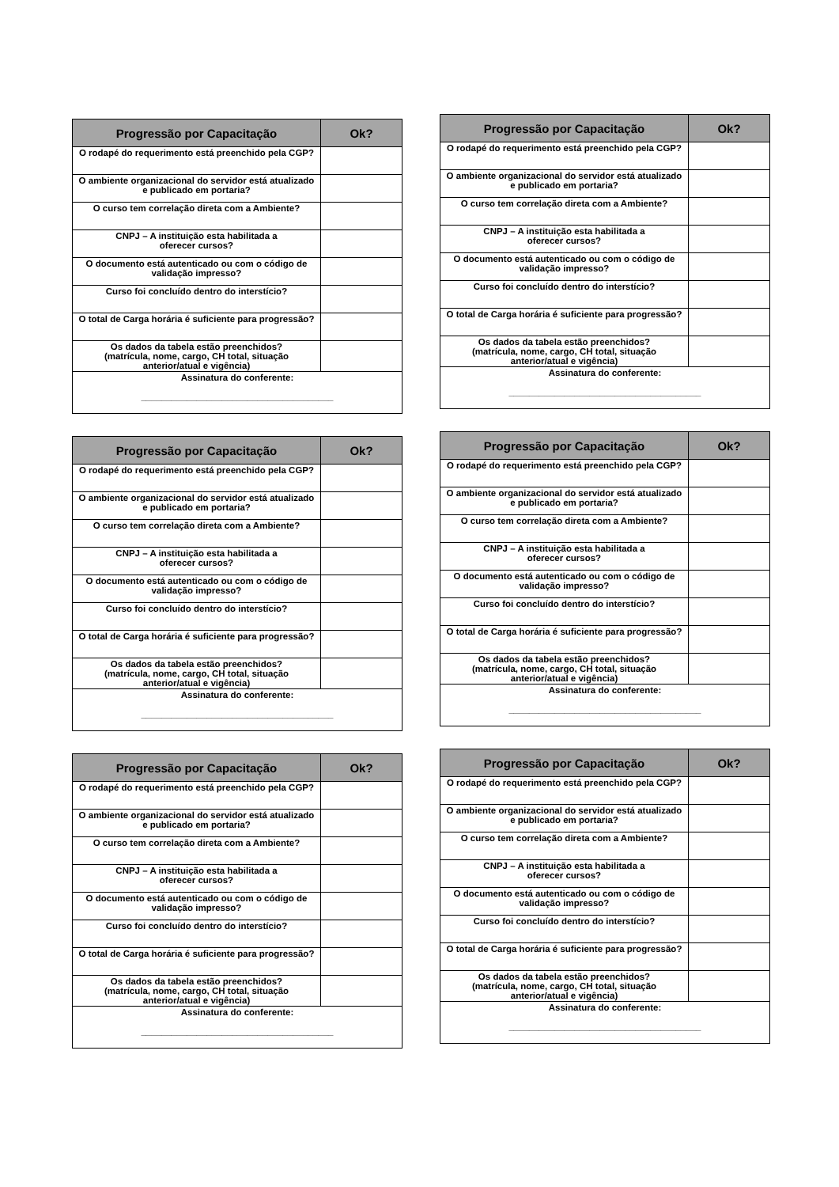| Progressão por Capacitação | Ok? |
| --- | --- |
| O rodapé do requerimento está preenchido pela CGP? | |
| O ambiente organizacional do servidor está atualizado e publicado em portaria? | |
| O curso tem correlação direta com a Ambiente? | |
| CNPJ – A instituição esta habilitada a oferecer cursos? | |
| O documento está autenticado ou com o código de validação impresso? | |
| Curso foi concluído dentro do interstício? | |
| O total de Carga horária é suficiente para progressão? | |
| Os dados da tabela estão preenchidos? (matrícula, nome, cargo, CH total, situação anterior/atual e vigência) | |
| Assinatura do conferente: ______________________________________ | |
| Progressão por Capacitação | Ok? |
| --- | --- |
| O rodapé do requerimento está preenchido pela CGP? | |
| O ambiente organizacional do servidor está atualizado e publicado em portaria? | |
| O curso tem correlação direta com a Ambiente? | |
| CNPJ – A instituição esta habilitada a oferecer cursos? | |
| O documento está autenticado ou com o código de validação impresso? | |
| Curso foi concluído dentro do interstício? | |
| O total de Carga horária é suficiente para progressão? | |
| Os dados da tabela estão preenchidos? (matrícula, nome, cargo, CH total, situação anterior/atual e vigência) | |
| Assinatura do conferente: ______________________________________ | |
| Progressão por Capacitação | Ok? |
| --- | --- |
| O rodapé do requerimento está preenchido pela CGP? | |
| O ambiente organizacional do servidor está atualizado e publicado em portaria? | |
| O curso tem correlação direta com a Ambiente? | |
| CNPJ – A instituição esta habilitada a oferecer cursos? | |
| O documento está autenticado ou com o código de validação impresso? | |
| Curso foi concluído dentro do interstício? | |
| O total de Carga horária é suficiente para progressão? | |
| Os dados da tabela estão preenchidos? (matrícula, nome, cargo, CH total, situação anterior/atual e vigência) | |
| Assinatura do conferente: ______________________________________ | |
| Progressão por Capacitação | Ok? |
| --- | --- |
| O rodapé do requerimento está preenchido pela CGP? | |
| O ambiente organizacional do servidor está atualizado e publicado em portaria? | |
| O curso tem correlação direta com a Ambiente? | |
| CNPJ – A instituição esta habilitada a oferecer cursos? | |
| O documento está autenticado ou com o código de validação impresso? | |
| Curso foi concluído dentro do interstício? | |
| O total de Carga horária é suficiente para progressão? | |
| Os dados da tabela estão preenchidos? (matrícula, nome, cargo, CH total, situação anterior/atual e vigência) | |
| Assinatura do conferente: ______________________________________ | |
| Progressão por Capacitação | Ok? |
| --- | --- |
| O rodapé do requerimento está preenchido pela CGP? | |
| O ambiente organizacional do servidor está atualizado e publicado em portaria? | |
| O curso tem correlação direta com a Ambiente? | |
| CNPJ – A instituição esta habilitada a oferecer cursos? | |
| O documento está autenticado ou com o código de validação impresso? | |
| Curso foi concluído dentro do interstício? | |
| O total de Carga horária é suficiente para progressão? | |
| Os dados da tabela estão preenchidos? (matrícula, nome, cargo, CH total, situação anterior/atual e vigência) | |
| Assinatura do conferente: ______________________________________ | |
| Progressão por Capacitação | Ok? |
| --- | --- |
| O rodapé do requerimento está preenchido pela CGP? | |
| O ambiente organizacional do servidor está atualizado e publicado em portaria? | |
| O curso tem correlação direta com a Ambiente? | |
| CNPJ – A instituição esta habilitada a oferecer cursos? | |
| O documento está autenticado ou com o código de validação impresso? | |
| Curso foi concluído dentro do interstício? | |
| O total de Carga horária é suficiente para progressão? | |
| Os dados da tabela estão preenchidos? (matrícula, nome, cargo, CH total, situação anterior/atual e vigência) | |
| Assinatura do conferente: ______________________________________ | |